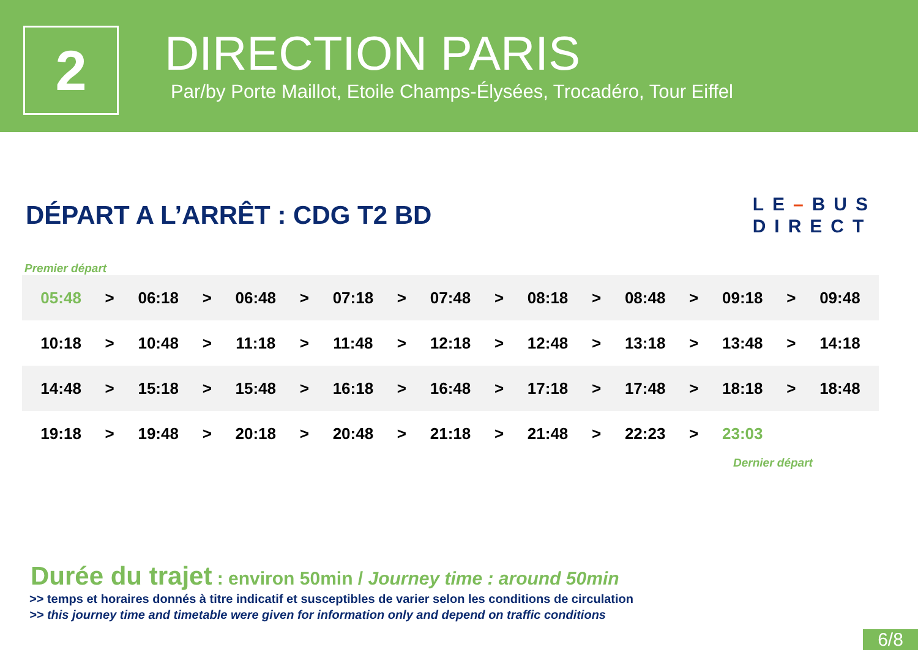2
DIRECTION PARIS
Par/by Porte Maillot, Etoile Champs-Élysées, Trocadéro, Tour Eiffel
DÉPART A L’ARRÊT : CDG T2 BD
LE–BUS
DIRECT
Premier départ
| 05:48 | > | 06:18 | > | 06:48 | > | 07:18 | > | 07:48 | > | 08:18 | > | 08:48 | > | 09:18 | > | 09:48 |
| 10:18 | > | 10:48 | > | 11:18 | > | 11:48 | > | 12:18 | > | 12:48 | > | 13:18 | > | 13:48 | > | 14:18 |
| 14:48 | > | 15:18 | > | 15:48 | > | 16:18 | > | 16:48 | > | 17:18 | > | 17:48 | > | 18:18 | > | 18:48 |
| 19:18 | > | 19:48 | > | 20:18 | > | 20:48 | > | 21:18 | > | 21:48 | > | 22:23 | > | 23:03 | | |
Dernier départ
Durée du trajet : environ 50min / Journey time : around 50min
>> temps et horaires donnés à titre indicatif et susceptibles de varier selon les conditions de circulation
>> this journey time and timetable were given for information only and depend on traffic conditions
6/8